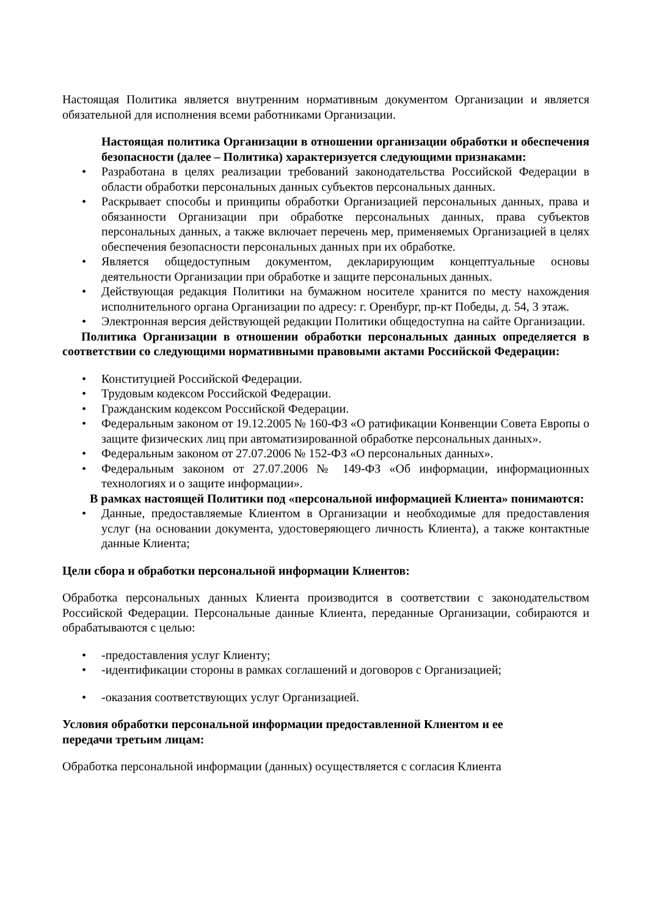Настоящая Политика является внутренним нормативным документом Организации и является обязательной для исполнения всеми работниками Организации.
Настоящая политика Организации в отношении организации обработки и обеспечения безопасности (далее – Политика) характеризуется следующими признаками:
• Разработана в целях реализации требований законодательства Российской Федерации в области обработки персональных данных субъектов персональных данных.
• Раскрывает способы и принципы обработки Организацией персональных данных, права и обязанности Организации при обработке персональных данных, права субъектов персональных данных, а также включает перечень мер, применяемых Организацией в целях обеспечения безопасности персональных данных при их обработке.
• Является общедоступным документом, декларирующим концептуальные основы деятельности Организации при обработке и защите персональных данных.
• Действующая редакция Политики на бумажном носителе хранится по месту нахождения исполнительного органа Организации по адресу: г. Оренбург, пр-кт Победы, д. 54, 3 этаж.
• Электронная версия действующей редакции Политики общедоступна на сайте Организации.
Политика Организации в отношении обработки персональных данных определяется в соответствии со следующими нормативными правовыми актами Российской Федерации:
• Конституцией Российской Федерации.
• Трудовым кодексом Российской Федерации.
• Гражданским кодексом Российской Федерации.
• Федеральным законом от 19.12.2005 № 160-ФЗ «О ратификации Конвенции Совета Европы о защите физических лиц при автоматизированной обработке персональных данных».
• Федеральным законом от 27.07.2006 № 152-ФЗ «О персональных данных».
• Федеральным законом от 27.07.2006 № 149-ФЗ «Об информации, информационных технологиях и о защите информации».
В рамках настоящей Политики под «персональной информацией Клиента» понимаются:
• Данные, предоставляемые Клиентом в Организации и необходимые для предоставления услуг (на основании документа, удостоверяющего личность Клиента), а также контактные данные Клиента;
Цели сбора и обработки персональной информации Клиентов:
Обработка персональных данных Клиента производится в соответствии с законодательством Российской Федерации. Персональные данные Клиента, переданные Организации, собираются и обрабатываются с целью:
• -предоставления услуг Клиенту;
• -идентификации стороны в рамках соглашений и договоров с Организацией;
• -оказания соответствующих услуг Организацией.
Условия обработки персональной информации предоставленной Клиентом и ее
передачи третьим лицам:
Обработка персональной информации (данных) осуществляется с согласия Клиента